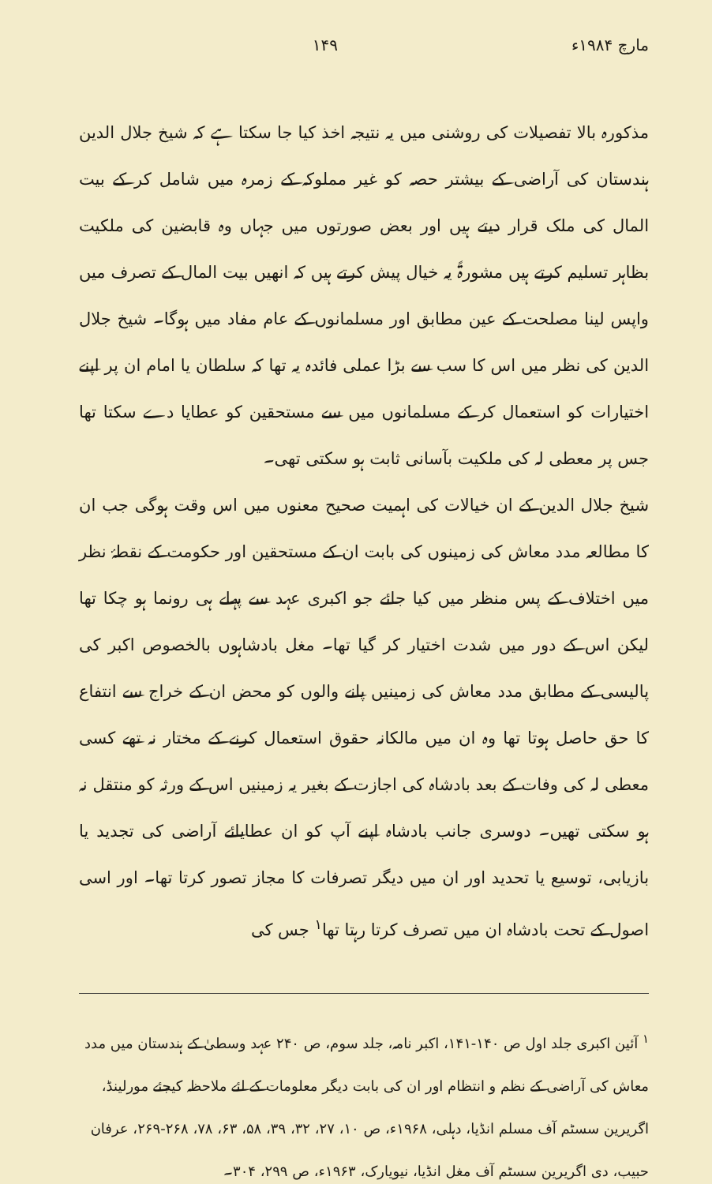مارچ ۱۹۸۴ء ۱۴۹
مذکورہ بالا تفصیلات کی روشنی میں یہ نتیجہ اخذ کیا جا سکتا ہے کہ شیخ جلال الدین ہندستان کی آراضی کے بیشتر حصہ کو غیر مملوکہ کے زمرہ میں شامل کر کے بیت المال کی ملک قرار دیتے ہیں اور بعض صورتوں میں جہاں وہ قابضین کی ملکیت بظاہر تسلیم کرتے ہیں مشورۃً یہ خیال پیش کرتے ہیں کہ انھیں بیت المال کے تصرف میں واپس لینا مصلحت کے عین مطابق اور مسلمانوں کے عام مفاد میں ہوگا۔ شیخ جلال الدین کی نظر میں اس کا سب سے بڑا عملی فائدہ یہ تھا کہ سلطان یا امام ان پر اپنے اختیارات کو استعمال کر کے مسلمانوں میں سے مستحقین کو عطایا دے سکتا تھا جس پر معطی لہ کی ملکیت بآسانی ثابت ہو سکتی تھی۔
شیخ جلال الدین کے ان خیالات کی اہمیت صحیح معنوں میں اس وقت ہوگی جب ان کا مطالعہ مدد معاش کی زمینوں کی بابت ان کے مستحقین اور حکومت کے نقطۂ نظر میں اختلاف کے پس منظر میں کیا جائے جو اکبری عہد سے پہلے ہی رونما ہو چکا تھا لیکن اس کے دور میں شدت اختیار کر گیا تھا۔ مغل بادشاہوں بالخصوص اکبر کی پالیسی کے مطابق مدد معاش کی زمینیں پانے والوں کو محض ان کے خراج سے انتفاع کا حق حاصل ہوتا تھا وہ ان میں مالکانہ حقوق استعمال کرنے کے مختار نہ تھے کسی معطی لہ کی وفات کے بعد بادشاہ کی اجازت کے بغیر یہ زمینیں اس کے ورثہ کو منتقل نہ ہو سکتی تھیں۔ دوسری جانب بادشاہ اپنے آپ کو ان عطایائے آراضی کی تجدید یا بازیابی، توسیع یا تحدید اور ان میں دیگر تصرفات کا مجاز تصور کرتا تھا۔ اور اسی اصول کے تحت بادشاہ ان میں تصرف کرتا رہتا تھا<sup>۱</sup> جس کی
<sup>۱</sup> آئین اکبری جلد اول ص ۱۴۰-۱۴۱، اکبر نامہ، جلد سوم، ص ۲۴۰ عہد وسطیٰ کے ہندستان میں مدد معاش کی آراضی کے نظم و انتظام اور ان کی بابت دیگر معلومات کے لئے ملاحظہ کیجئے مورلینڈ، اگریرین سسٹم آف مسلم انڈیا، دہلی، ۱۹۶۸ء، ص ۱۰، ۲۷، ۳۲، ۳۹، ۵۸، ۶۳، ۷۸، ۲۶۸-۲۶۹، عرفان حبیب، دی اگریرین سسٹم آف مغل انڈیا، نیویارک، ۱۹۶۳ء، ص ۲۹۹، ۳۰۴۔